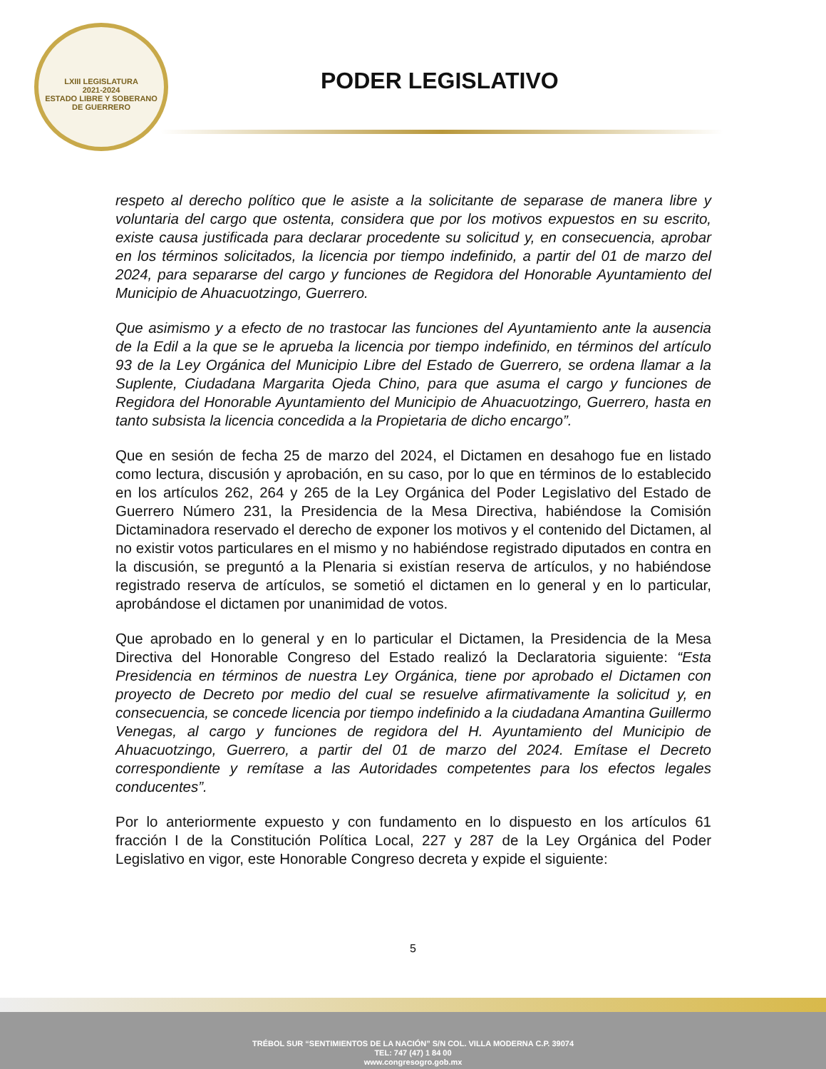LXIII LEGISLATURA
2021-2024
ESTADO LIBRE Y SOBERANO DE GUERRERO
PODER LEGISLATIVO
respeto al derecho político que le asiste a la solicitante de separase de manera libre y voluntaria del cargo que ostenta, considera que por los motivos expuestos en su escrito, existe causa justificada para declarar procedente su solicitud y, en consecuencia, aprobar en los términos solicitados, la licencia por tiempo indefinido, a partir del 01 de marzo del 2024, para separarse del cargo y funciones de Regidora del Honorable Ayuntamiento del Municipio de Ahuacuotzingo, Guerrero.
Que asimismo y a efecto de no trastocar las funciones del Ayuntamiento ante la ausencia de la Edil a la que se le aprueba la licencia por tiempo indefinido, en términos del artículo 93 de la Ley Orgánica del Municipio Libre del Estado de Guerrero, se ordena llamar a la Suplente, Ciudadana Margarita Ojeda Chino, para que asuma el cargo y funciones de Regidora del Honorable Ayuntamiento del Municipio de Ahuacuotzingo, Guerrero, hasta en tanto subsista la licencia concedida a la Propietaria de dicho encargo”.
Que en sesión de fecha 25 de marzo del 2024, el Dictamen en desahogo fue en listado como lectura, discusión y aprobación, en su caso, por lo que en términos de lo establecido en los artículos 262, 264 y 265 de la Ley Orgánica del Poder Legislativo del Estado de Guerrero Número 231, la Presidencia de la Mesa Directiva, habiéndose la Comisión Dictaminadora reservado el derecho de exponer los motivos y el contenido del Dictamen, al no existir votos particulares en el mismo y no habiéndose registrado diputados en contra en la discusión, se preguntó a la Plenaria si existían reserva de artículos, y no habiéndose registrado reserva de artículos, se sometió el dictamen en lo general y en lo particular, aprobándose el dictamen por unanimidad de votos.
Que aprobado en lo general y en lo particular el Dictamen, la Presidencia de la Mesa Directiva del Honorable Congreso del Estado realizó la Declaratoria siguiente: “Esta Presidencia en términos de nuestra Ley Orgánica, tiene por aprobado el Dictamen con proyecto de Decreto por medio del cual se resuelve afirmativamente la solicitud y, en consecuencia, se concede licencia por tiempo indefinido a la ciudadana Amantina Guillermo Venegas, al cargo y funciones de regidora del H. Ayuntamiento del Municipio de Ahuacuotzingo, Guerrero, a partir del 01 de marzo del 2024. Emítase el Decreto correspondiente y remítase a las Autoridades competentes para los efectos legales conducentes”.
Por lo anteriormente expuesto y con fundamento en lo dispuesto en los artículos 61 fracción I de la Constitución Política Local, 227 y 287 de la Ley Orgánica del Poder Legislativo en vigor, este Honorable Congreso decreta y expide el siguiente:
5
TRÉBOL SUR “SENTIMIENTOS DE LA NACIÓN” S/N COL. VILLA MODERNA C.P. 39074
TEL: 747 (47) 1 84 00
www.congresogro.gob.mx